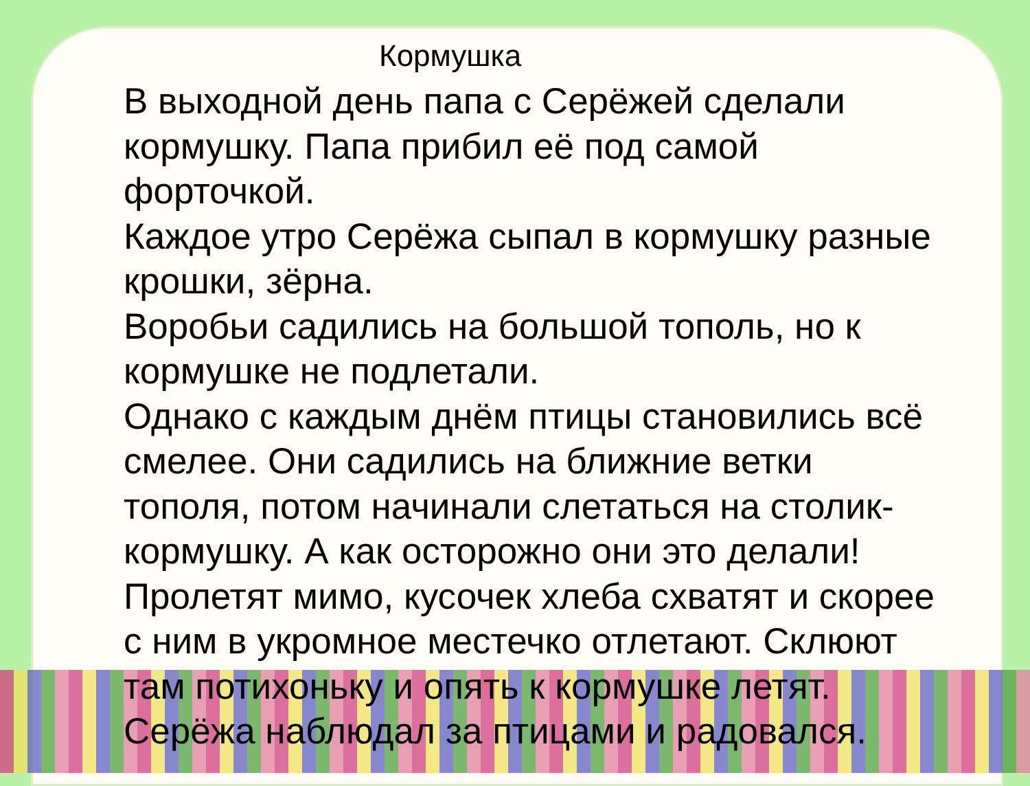Кормушка
В выходной день папа с Серёжей сделали кормушку. Папа прибил её под самой форточкой.
Каждое утро Серёжа сыпал в кормушку разные крошки, зёрна.
Воробьи садились на большой тополь, но к кормушке не подлетали.
Однако с каждым днём птицы становились всё смелее. Они садились на ближние ветки тополя, потом начинали слетаться на столик-кормушку. А как осторожно они это делали! Пролетят мимо, кусочек хлеба схватят и скорее с ним в укромное местечко отлетают. Склюют там потихоньку и опять к кормушке летят. Серёжа наблюдал за птицами и радовался.